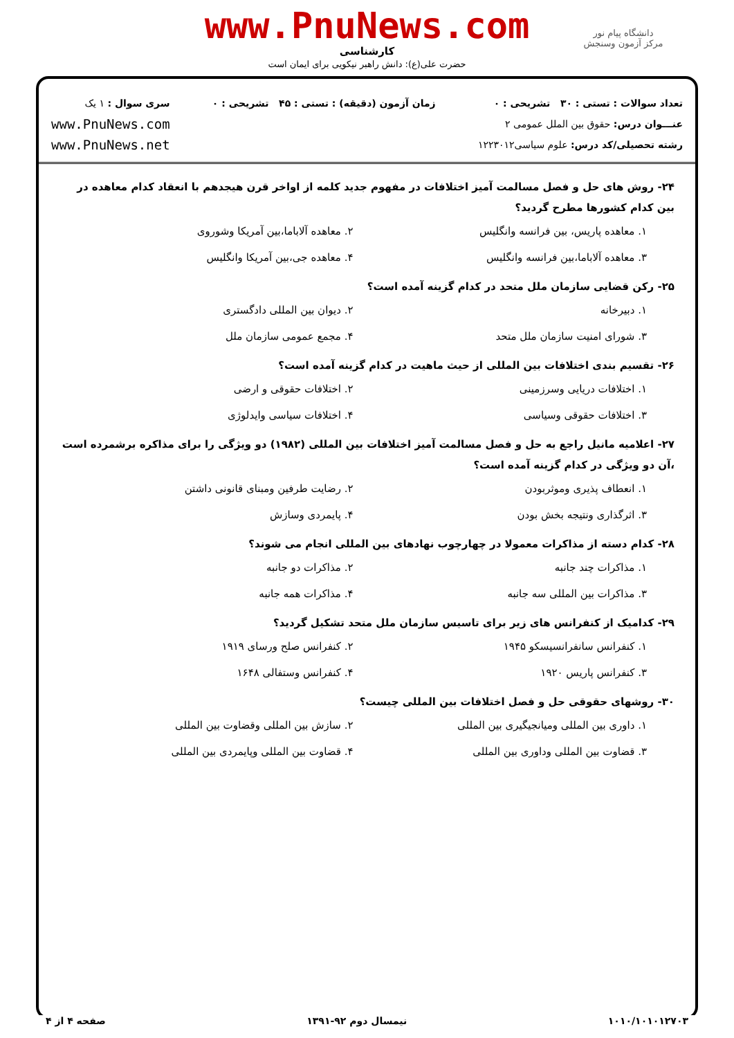دانشگاه پیام نور
مرکز آزمون وسنجش
www.PnuNews.com
کارشناسی
حضرت علی(ع): دانش راهبر نیکویی برای ایمان است
تعداد سوالات : تستی : ۳۰ تشریحی : ۰
عنـــوان درس: حقوق بین الملل عمومی ۲
رشته تحصیلی/کد درس: علوم سیاسی۱۲۲۳۰۱۲
زمان آزمون (دقیقه) : تستی : ۴۵ تشریحی : ۰
سری سوال : ۱ یک
www.PnuNews.com
www.PnuNews.net
۲۴- روش های حل و فصل مسالمت آمیز اختلافات در مفهوم جدید کلمه از اواخر قرن هیجدهم با انعقاد کدام معاهده در بین کدام کشورها مطرح گردید؟
۱. معاهده پاریس، بین فرانسه وانگلیس
۲. معاهده آلاباما،بین آمریکا وشوروی
۳. معاهده آلاباما،بین فرانسه وانگلیس
۴. معاهده جی،بین آمریکا وانگلیس
۲۵- رکن قضایی سازمان ملل متحد در کدام گزینه آمده است؟
۱. دبیرخانه
۲. دیوان بین المللی دادگستری
۳. شورای امنیت سازمان ملل متحد
۴. مجمع عمومی سازمان ملل
۲۶- تقسیم بندی اختلافات بین المللی از حیث ماهیت در کدام گزینه آمده است؟
۱. اختلافات دریایی وسرزمینی
۲. اختلافات حقوقی و ارضی
۳. اختلافات حقوقی وسیاسی
۴. اختلافات سیاسی وایدلوژی
۲۷- اعلامیه مانیل راجع به حل و فصل مسالمت آمیز اختلافات بین المللی (۱۹۸۲) دو ویژگی را برای مذاکره برشمرده است ،آن دو ویژگی در کدام گزینه آمده است؟
۱. انعطاف پذیری وموثربودن
۲. رضایت طرفین ومبنای قانونی داشتن
۳. اثرگذاری ونتیجه بخش بودن
۴. پایمردی وسازش
۲۸- کدام دسته از مذاکرات معمولا در چهارچوب نهادهای بین المللی انجام می شوند؟
۱. مذاکرات چند جانبه
۲. مذاکرات دو جانبه
۳. مذاکرات بین المللی سه جانبه
۴. مذاکرات همه جانبه
۲۹- کدامیک از کنفرانس های زیر برای تاسیس سازمان ملل متحد تشکیل گردید؟
۱. کنفرانس سانفرانسیسکو ۱۹۴۵
۲. کنفرانس صلح ورسای ۱۹۱۹
۳. کنفرانس پاریس ۱۹۲۰
۴. کنفرانس وستفالی ۱۶۴۸
۳۰- روشهای حقوقی حل و فصل اختلافات بین المللی چیست؟
۱. داوری بین المللی ومیانجیگیری بین المللی
۲. سازش بین المللی وقضاوت بین المللی
۳. قضاوت بین المللی وداوری بین المللی
۴. قضاوت بین المللی وپایمردی بین المللی
۱۰۱۰/۱۰۱۰۱۲۷۰۳ نیمسال دوم ۹۲-۱۳۹۱ صفحه ۴ از ۴